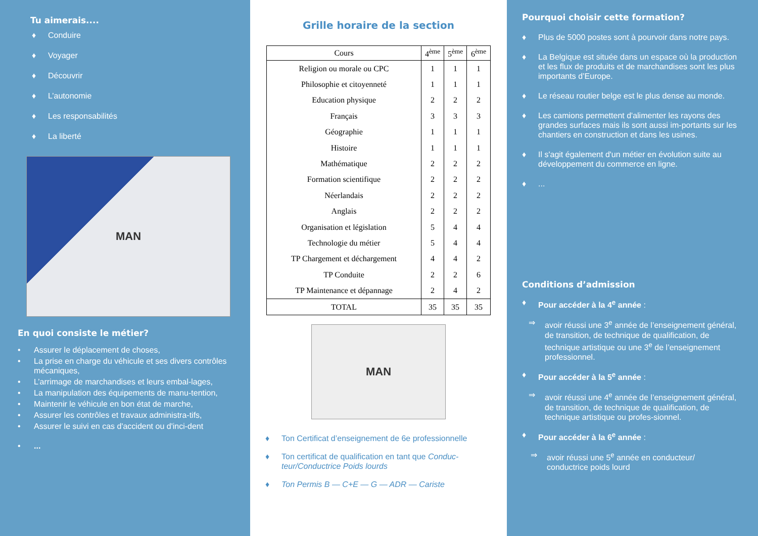Tu aimerais....
♦ Conduire
♦ Voyager
♦ Découvrir
♦ L’autonomie
♦ Les responsabilités
♦ La liberté
MAN
En quoi consiste le métier?
• Assurer le déplacement de choses,
• La prise en charge du véhicule et ses divers contrôles mécaniques,
• L’arrimage de marchandises et leurs embal-lages,
• La manipulation des équipements de manu-tention,
• Maintenir le véhicule en bon état de marche,
• Assurer les contrôles et travaux administra-tifs,
• Assurer le suivi en cas d'accident ou d'inci-dent
•...
Grille horaire de la section
| Cours | 4<sup>ème</sup> | 5<sup>ème</sup> | 6<sup>ème</sup> |
| --- | --- | --- | --- |
| Religion ou morale ou CPC | 1 | 1 | 1 |
| Philosophie et citoyenneté | 1 | 1 | 1 |
| Education physique | 2 | 2 | 2 |
| Français | 3 | 3 | 3 |
| Géographie | 1 | 1 | 1 |
| Histoire | 1 | 1 | 1 |
| Mathématique | 2 | 2 | 2 |
| Formation scientifique | 2 | 2 | 2 |
| Néerlandais | 2 | 2 | 2 |
| Anglais | 2 | 2 | 2 |
| Organisation et législation | 5 | 4 | 4 |
| Technologie du métier | 5 | 4 | 4 |
| TP Chargement et déchargement | 4 | 4 | 2 |
| TP Conduite | 2 | 2 | 6 |
| TP Maintenance et dépannage | 2 | 4 | 2 |
| TOTAL | 35 | 35 | 35 |
MAN
♦ Ton Certificat d’enseignement de 6e professionnelle
♦ Ton certificat de qualification en tant que Conduc-teur/Conductrice Poids lourds
♦ Ton Permis B — C+E — G — ADR — Cariste
Pourquoi choisir cette formation?
♦ Plus de 5000 postes sont à pourvoir dans notre pays.
♦ La Belgique est située dans un espace où la production et les flux de produits et de marchandises sont les plus importants d’Europe.
♦ Le réseau routier belge est le plus dense au monde.
♦ Les camions permettent d'alimenter les rayons des grandes surfaces mais ils sont aussi im-portants sur les chantiers en construction et dans les usines.
♦ Il s'agit également d'un métier en évolution suite au développement du commerce en ligne.
♦...
Conditions d’admission
♦ Pour accéder à la 4<sup>e</sup> année :
⇒ avoir réussi une 3<sup>e</sup> année de l’enseignement général, de transition, de technique de qualification, de technique artistique ou une 3<sup>e</sup> de l’enseignement professionnel.
♦ Pour accéder à la 5<sup>e</sup> année :
⇒ avoir réussi une 4<sup>e</sup> année de l’enseignement général, de transition, de technique de qualification, de technique artistique ou profes-sionnel.
♦ Pour accéder à la 6<sup>e</sup> année :
⇒ avoir réussi une 5<sup>e</sup> année en conducteur/ conductrice poids lourd